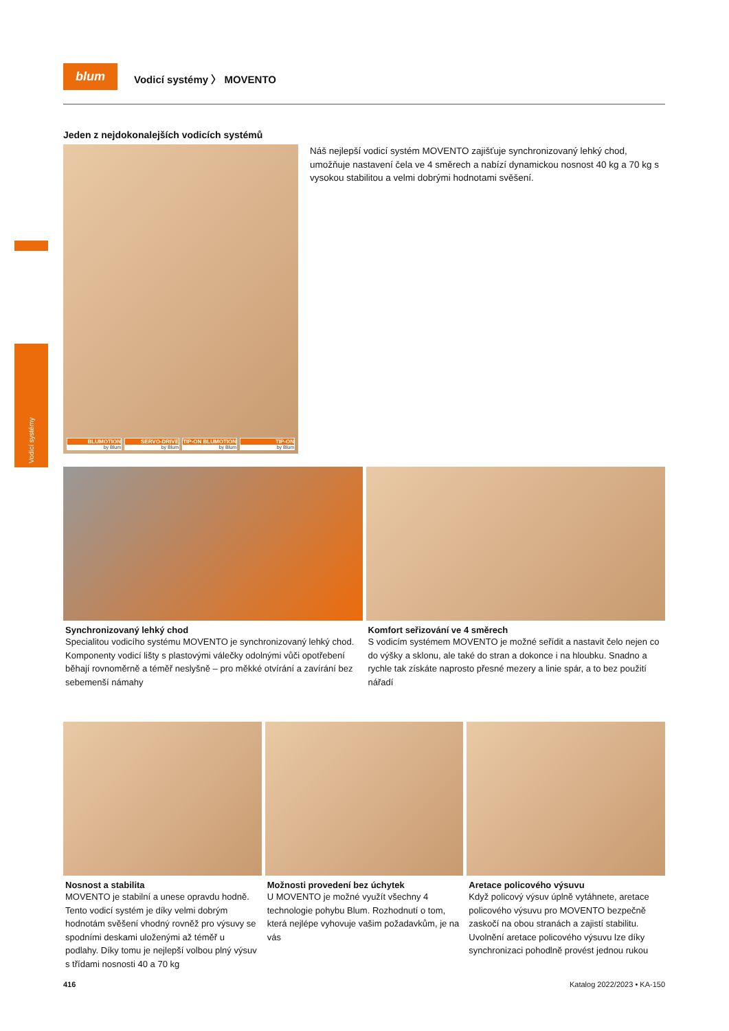Vodicí systémy
blum
Vodicí systémy 〉 MOVENTO
Jeden z nejdokonalejších vodicích systémů
BLUMOTION
by Blum
SERVO-DRIVE
by Blum
TIP-ON BLUMOTION
by Blum
TIP-ON
by Blum
Náš nejlepší vodicí systém MOVENTO zajišťuje synchronizovaný lehký chod, umožňuje nastavení čela ve 4 směrech a nabízí dynamickou nosnost 40 kg a 70 kg s vysokou stabilitou a velmi dobrými hodnotami svěšení.
Synchronizovaný lehký chod
Specialitou vodicího systému MOVENTO je synchronizovaný lehký chod. Komponenty vodicí lišty s plastovými válečky odolnými vůči opotřebení běhají rovnoměrně a téměř neslyšně – pro měkké otvírání a zavírání bez sebemenší námahy
Komfort seřizování ve 4 směrech
S vodicím systémem MOVENTO je možné seřídit a nastavit čelo nejen co do výšky a sklonu, ale také do stran a dokonce i na hloubku. Snadno a rychle tak získáte naprosto přesné mezery a linie spár, a to bez použití nářadí
Nosnost a stabilita
MOVENTO je stabilní a unese opravdu hodně. Tento vodicí systém je díky velmi dobrým hodnotám svěšení vhodný rovněž pro výsuvy se spodními deskami uloženými až téměř u podlahy. Díky tomu je nejlepší volbou plný výsuv s třídami nosnosti 40 a 70 kg
Možnosti provedení bez úchytek
U MOVENTO je možné využít všechny 4 technologie pohybu Blum. Rozhodnutí o tom, která nejlépe vyhovuje vašim požadavkům, je na vás
Aretace policového výsuvu
Když policový výsuv úplně vytáhnete, aretace policového výsuvu pro MOVENTO bezpečně zaskočí na obou stranách a zajistí stabilitu. Uvolnění aretace policového výsuvu lze díky synchronizaci pohodlně provést jednou rukou
416 Katalog 2022/2023 • KA-150